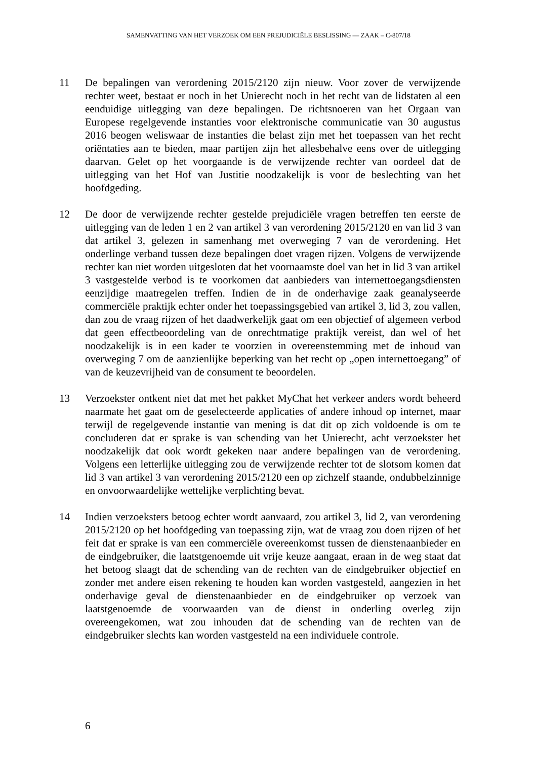SAMENVATTING VAN HET VERZOEK OM EEN PREJUDICIËLE BESLISSING — ZAAK – C-807/18
11 De bepalingen van verordening 2015/2120 zijn nieuw. Voor zover de verwijzende rechter weet, bestaat er noch in het Unierecht noch in het recht van de lidstaten al een eenduidige uitlegging van deze bepalingen. De richtsnoeren van het Orgaan van Europese regelgevende instanties voor elektronische communicatie van 30 augustus 2016 beogen weliswaar de instanties die belast zijn met het toepassen van het recht oriëntaties aan te bieden, maar partijen zijn het allesbehalve eens over de uitlegging daarvan. Gelet op het voorgaande is de verwijzende rechter van oordeel dat de uitlegging van het Hof van Justitie noodzakelijk is voor de beslechting van het hoofdgeding.
12 De door de verwijzende rechter gestelde prejudiciële vragen betreffen ten eerste de uitlegging van de leden 1 en 2 van artikel 3 van verordening 2015/2120 en van lid 3 van dat artikel 3, gelezen in samenhang met overweging 7 van de verordening. Het onderlinge verband tussen deze bepalingen doet vragen rijzen. Volgens de verwijzende rechter kan niet worden uitgesloten dat het voornaamste doel van het in lid 3 van artikel 3 vastgestelde verbod is te voorkomen dat aanbieders van internettoegangsdiensten eenzijdige maatregelen treffen. Indien de in de onderhavige zaak geanalyseerde commerciële praktijk echter onder het toepassingsgebied van artikel 3, lid 3, zou vallen, dan zou de vraag rijzen of het daadwerkelijk gaat om een objectief of algemeen verbod dat geen effectbeoordeling van de onrechtmatige praktijk vereist, dan wel of het noodzakelijk is in een kader te voorzien in overeenstemming met de inhoud van overweging 7 om de aanzienlijke beperking van het recht op „open internettoegang” of van de keuzevrijheid van de consument te beoordelen.
13 Verzoekster ontkent niet dat met het pakket MyChat het verkeer anders wordt beheerd naarmate het gaat om de geselecteerde applicaties of andere inhoud op internet, maar terwijl de regelgevende instantie van mening is dat dit op zich voldoende is om te concluderen dat er sprake is van schending van het Unierecht, acht verzoekster het noodzakelijk dat ook wordt gekeken naar andere bepalingen van de verordening. Volgens een letterlijke uitlegging zou de verwijzende rechter tot de slotsom komen dat lid 3 van artikel 3 van verordening 2015/2120 een op zichzelf staande, ondubbelzinnige en onvoorwaardelijke wettelijke verplichting bevat.
14 Indien verzoeksters betoog echter wordt aanvaard, zou artikel 3, lid 2, van verordening 2015/2120 op het hoofdgeding van toepassing zijn, wat de vraag zou doen rijzen of het feit dat er sprake is van een commerciële overeenkomst tussen de dienstenaanbieder en de eindgebruiker, die laatstgenoemde uit vrije keuze aangaat, eraan in de weg staat dat het betoog slaagt dat de schending van de rechten van de eindgebruiker objectief en zonder met andere eisen rekening te houden kan worden vastgesteld, aangezien in het onderhavige geval de dienstenaanbieder en de eindgebruiker op verzoek van laatstgenoemde de voorwaarden van de dienst in onderling overleg zijn overeengekomen, wat zou inhouden dat de schending van de rechten van de eindgebruiker slechts kan worden vastgesteld na een individuele controle.
6